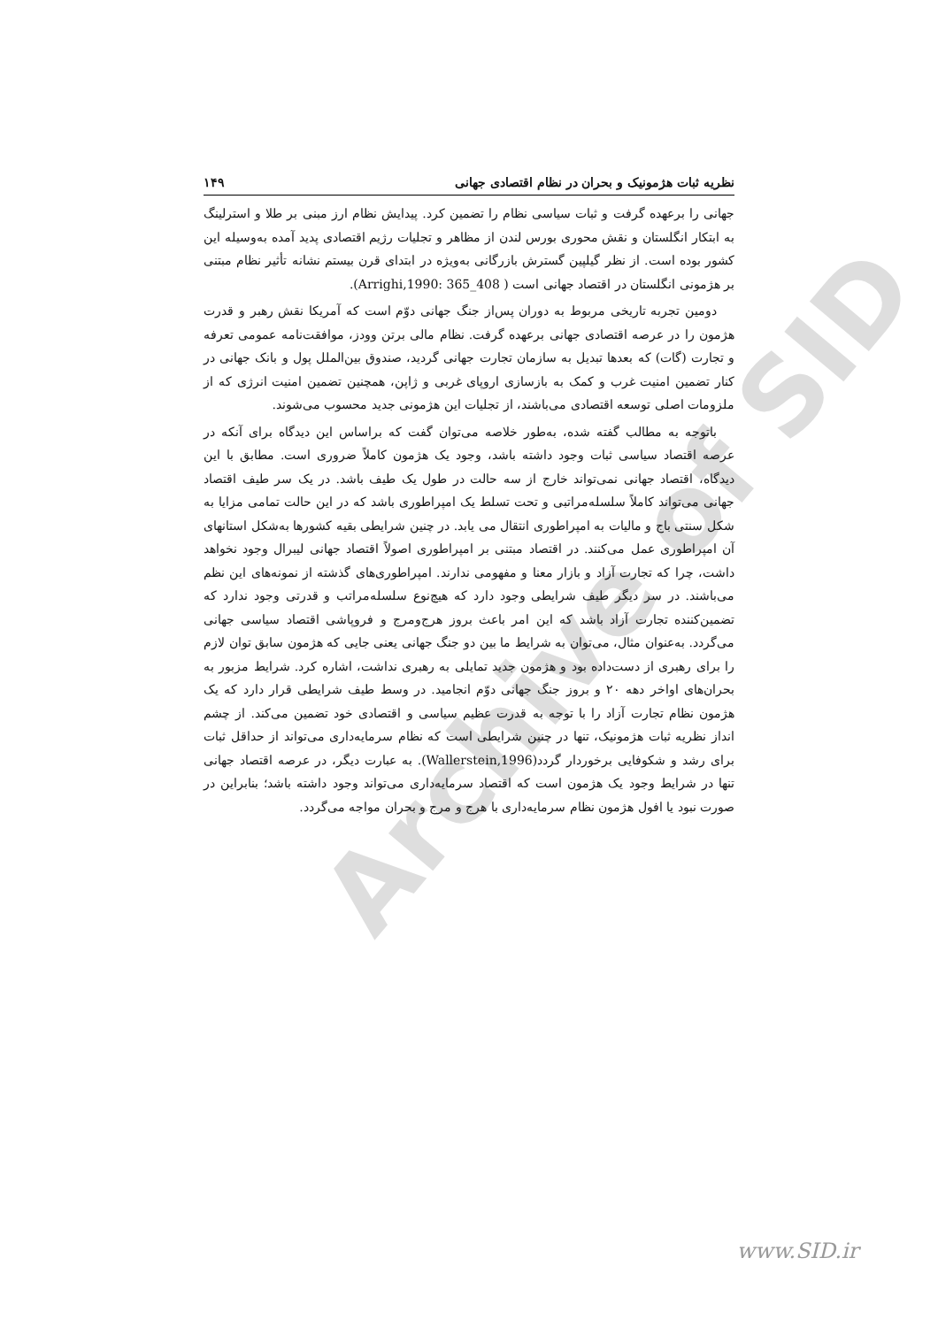Archive of SID
نظریه ثبات هژمونیک و بحران در نظام اقتصادی جهانی ۱۴۹
جهانی را برعهده گرفت و ثبات سیاسی نظام را تضمین کرد. پیدایش نظام ارز مبنی بر طلا و استرلینگ به ابتکار انگلستان و نقش محوری بورس لندن از مظاهر و تجلیات رژیم اقتصادی پدید آمده به‌وسیله این کشور بوده است. از نظر گیلپین گسترش بازرگانی به‌ویژه در ابتدای قرن بیستم نشانه تأثیر نظام مبتنی بر هژمونی انگلستان در اقتصاد جهانی است ( Arrighi,1990: 365_408).
دومین تجربه تاریخی مربوط به دوران پس‌از جنگ جهانی دوّم است که آمریکا نقش رهبر و قدرت هژمون را در عرصه اقتصادی جهانی برعهده گرفت. نظام مالی برتن وودز، موافقت‌نامه عمومی تعرفه و تجارت (گات) که بعدها تبدیل به سازمان تجارت جهانی گردید، صندوق بین‌الملل پول و بانک جهانی در کنار تضمین امنیت غرب و کمک به بازسازی اروپای غربی و ژاپن، همچنین تضمین امنیت انرژی که از ملزومات اصلی توسعه اقتصادی می‌باشند، از تجلیات این هژمونی جدید محسوب می‌شوند.
باتوجه به مطالب گفته شده، به‌طور خلاصه می‌توان گفت که براساس این دیدگاه برای آنکه در عرصه اقتصاد سیاسی ثبات وجود داشته باشد، وجود یک هژمون کاملاً ضروری است. مطابق با این دیدگاه، اقتصاد جهانی نمی‌تواند خارج از سه حالت در طول یک طیف باشد. در یک سر طیف اقتصاد جهانی می‌تواند کاملاً سلسله‌مراتبی و تحت تسلط یک امپراطوری باشد که در این حالت تمامی مزایا به شکل سنتی باج و مالیات به امپراطوری انتقال می یابد. در چنین شرایطی بقیه کشورها به‌شکل استانهای آن امپراطوری عمل می‌کنند. در اقتصاد مبتنی بر امپراطوری اصولاً اقتصاد جهانی لیبرال وجود نخواهد داشت، چرا که تجارت آزاد و بازار معنا و مفهومی ندارند. امپراطوری‌های گذشته از نمونه‌های این نظم می‌باشند. در سر دیگر طیف شرایطی وجود دارد که هیچ‌نوع سلسله‌مراتب و قدرتی وجود ندارد که تضمین‌کننده تجارت آزاد باشد که این امر باعث بروز هرج‌ومرج و فروپاشی اقتصاد سیاسی جهانی می‌گردد. به‌عنوان مثال، می‌توان به شرایط ما بین دو جنگ جهانی یعنی جایی که هژمون سابق توان لازم را برای رهبری از دست‌داده بود و هژمون جدید تمایلی به رهبری نداشت، اشاره کرد. شرایط مزبور به بحران‌های اواخر دهه ۲۰ و بروز جنگ جهانی دوّم انجامید. در وسط طیف شرایطی قرار دارد که یک هژمون نظام تجارت آزاد را با توجه به قدرت عظیم سیاسی و اقتصادی خود تضمین می‌کند. از چشم انداز نظریه ثبات هژمونیک، تنها در چنین شرایطی است که نظام سرمایه‌داری می‌تواند از حداقل ثبات برای رشد و شکوفایی برخوردار گردد(Wallerstein,1996). به عبارت دیگر، در عرصه اقتصاد جهانی تنها در شرایط وجود یک هژمون است که اقتصاد سرمایه‌داری می‌تواند وجود داشته باشد؛ بنابراین در صورت نبود یا افول هژمون نظام سرمایه‌داری با هرج و مرج و بحران مواجه می‌گردد.
www.SID.ir